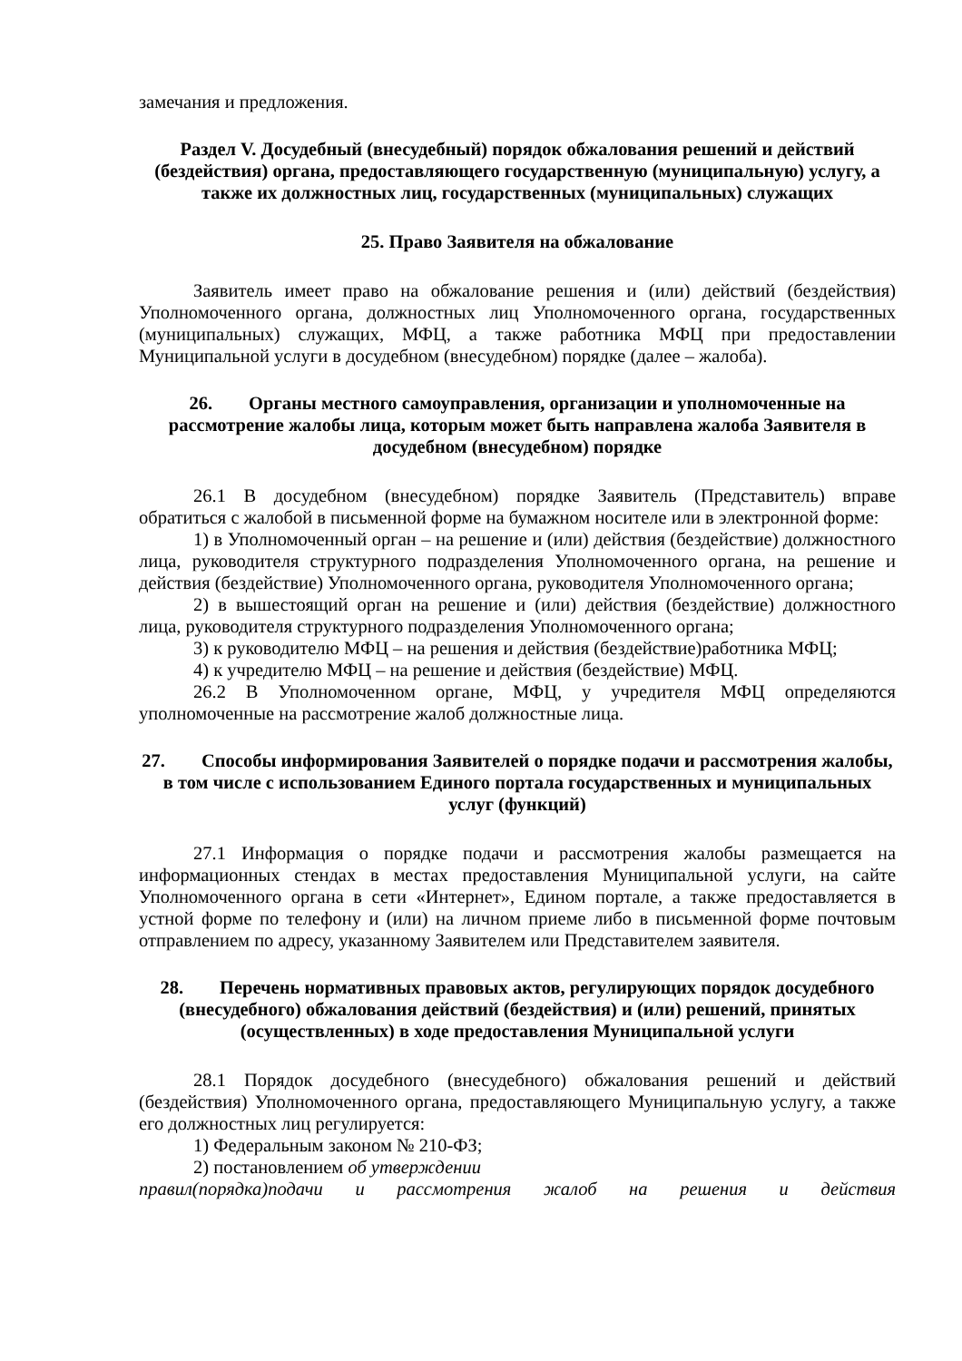замечания и предложения.
Раздел V. Досудебный (внесудебный) порядок обжалования решений и действий (бездействия) органа, предоставляющего государственную (муниципальную) услугу, а также их должностных лиц, государственных (муниципальных) служащих
25. Право Заявителя на обжалование
Заявитель имеет право на обжалование решения и (или) действий (бездействия) Уполномоченного органа, должностных лиц Уполномоченного органа, государственных (муниципальных) служащих, МФЦ, а также работника МФЦ при предоставлении Муниципальной услуги в досудебном (внесудебном) порядке (далее – жалоба).
26. Органы местного самоуправления, организации и уполномоченные на рассмотрение жалобы лица, которым может быть направлена жалоба Заявителя в досудебном (внесудебном) порядке
26.1 В досудебном (внесудебном) порядке Заявитель (Представитель) вправе обратиться с жалобой в письменной форме на бумажном носителе или в электронной форме:
1) в Уполномоченный орган – на решение и (или) действия (бездействие) должностного лица, руководителя структурного подразделения Уполномоченного органа, на решение и действия (бездействие) Уполномоченного органа, руководителя Уполномоченного органа;
2) в вышестоящий орган на решение и (или) действия (бездействие) должностного лица, руководителя структурного подразделения Уполномоченного органа;
3) к руководителю МФЦ – на решения и действия (бездействие)работника МФЦ;
4) к учредителю МФЦ – на решение и действия (бездействие) МФЦ.
26.2 В Уполномоченном органе, МФЦ, у учредителя МФЦ определяются уполномоченные на рассмотрение жалоб должностные лица.
27. Способы информирования Заявителей о порядке подачи и рассмотрения жалобы, в том числе с использованием Единого портала государственных и муниципальных услуг (функций)
27.1 Информация о порядке подачи и рассмотрения жалобы размещается на информационных стендах в местах предоставления Муниципальной услуги, на сайте Уполномоченного органа в сети «Интернет», Едином портале, а также предоставляется в устной форме по телефону и (или) на личном приеме либо в письменной форме почтовым отправлением по адресу, указанному Заявителем или Представителем заявителя.
28. Перечень нормативных правовых актов, регулирующих порядок досудебного (внесудебного) обжалования действий (бездействия) и (или) решений, принятых (осуществленных) в ходе предоставления Муниципальной услуги
28.1 Порядок досудебного (внесудебного) обжалования решений и действий (бездействия) Уполномоченного органа, предоставляющего Муниципальную услугу, а также его должностных лиц регулируется:
1) Федеральным законом № 210-ФЗ;
2) постановлением об утверждении
правил(порядка)подачи и рассмотрения жалоб на решения и действия